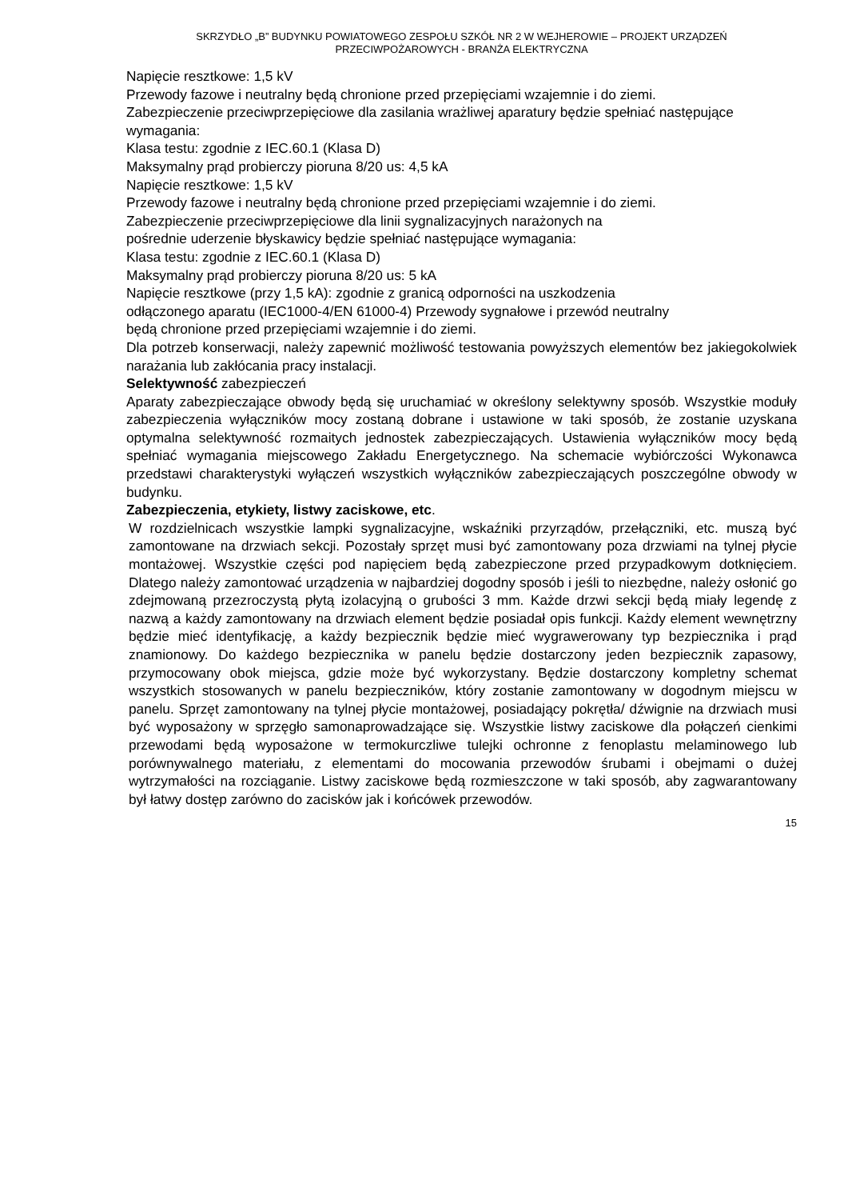SKRZYDŁO „B” BUDYNKU POWIATOWEGO ZESPOŁU SZKÓŁ NR 2 W WEJHEROWIE – PROJEKT URZĄDZEŃ
PRZECIWPOŻAROWYCH - BRANŻA ELEKTRYCZNA
Napięcie resztkowe: 1,5 kV
Przewody fazowe i neutralny będą chronione przed przepięciami wzajemnie i do ziemi.
Zabezpieczenie przeciwprzepięciowe dla zasilania wrażliwej aparatury będzie spełniać następujące wymagania:
Klasa testu: zgodnie z IEC.60.1 (Klasa D)
Maksymalny prąd probierczy pioruna 8/20 us: 4,5 kA
Napięcie resztkowe: 1,5 kV
Przewody fazowe i neutralny będą chronione przed przepięciami wzajemnie i do ziemi.
Zabezpieczenie przeciwprzepięciowe dla linii sygnalizacyjnych narażonych na
pośrednie uderzenie błyskawicy będzie spełniać następujące wymagania:
Klasa testu: zgodnie z IEC.60.1 (Klasa D)
Maksymalny prąd probierczy pioruna 8/20 us: 5 kA
Napięcie resztkowe (przy 1,5 kA): zgodnie z granicą odporności na uszkodzenia
odłączonego aparatu (IEC1000-4/EN 61000-4) Przewody sygnałowe i przewód neutralny
będą chronione przed przepięciami wzajemnie i do ziemi.
Dla potrzeb konserwacji, należy zapewnić możliwość testowania powyższych elementów bez jakiegokolwiek narażania lub zakłócania pracy instalacji.
Selektywność zabezpieczeń
Aparaty zabezpieczające obwody będą się uruchamiać w określony selektywny sposób. Wszystkie moduły zabezpieczenia wyłączników mocy zostaną dobrane i ustawione w taki sposób, że zostanie uzyskana optymalna selektywność rozmaitych jednostek zabezpieczających. Ustawienia wyłączników mocy będą spełniać wymagania miejscowego Zakładu Energetycznego. Na schemacie wybiórczości Wykonawca przedstawi charakterystyki wyłączeń wszystkich wyłączników zabezpieczających poszczególne obwody w budynku.
Zabezpieczenia, etykiety, listwy zaciskowe, etc.
W rozdzielnicach wszystkie lampki sygnalizacyjne, wskaźniki przyrządów, przełączniki, etc. muszą być zamontowane na drzwiach sekcji. Pozostały sprzęt musi być zamontowany poza drzwiami na tylnej płycie montażowej. Wszystkie części pod napięciem będą zabezpieczone przed przypadkowym dotknięciem. Dlatego należy zamontować urządzenia w najbardziej dogodny sposób i jeśli to niezbędne, należy osłonić go zdejmowaną przezroczystą płytą izolacyjną o grubości 3 mm. Każde drzwi sekcji będą miały legendę z nazwą a każdy zamontowany na drzwiach element będzie posiadał opis funkcji. Każdy element wewnętrzny będzie mieć identyfikację, a każdy bezpiecznik będzie mieć wygrawerowany typ bezpiecznika i prąd znamionowy. Do każdego bezpiecznika w panelu będzie dostarczony jeden bezpiecznik zapasowy, przymocowany obok miejsca, gdzie może być wykorzystany. Będzie dostarczony kompletny schemat wszystkich stosowanych w panelu bezpieczników, który zostanie zamontowany w dogodnym miejscu w panelu. Sprzęt zamontowany na tylnej płycie montażowej, posiadający pokrętła/ dźwignie na drzwiach musi być wyposażony w sprzęgło samonaprowadzające się. Wszystkie listwy zaciskowe dla połączeń cienkimi przewodami będą wyposażone w termokurczliwe tulejki ochronne z fenoplastu melaminowego lub porównywalnego materiału, z elementami do mocowania przewodów śrubami i obejmami o dużej wytrzymałości na rozciąganie. Listwy zaciskowe będą rozmieszczone w taki sposób, aby zagwarantowany był łatwy dostęp zarówno do zacisków jak i końcówek przewodów.
15